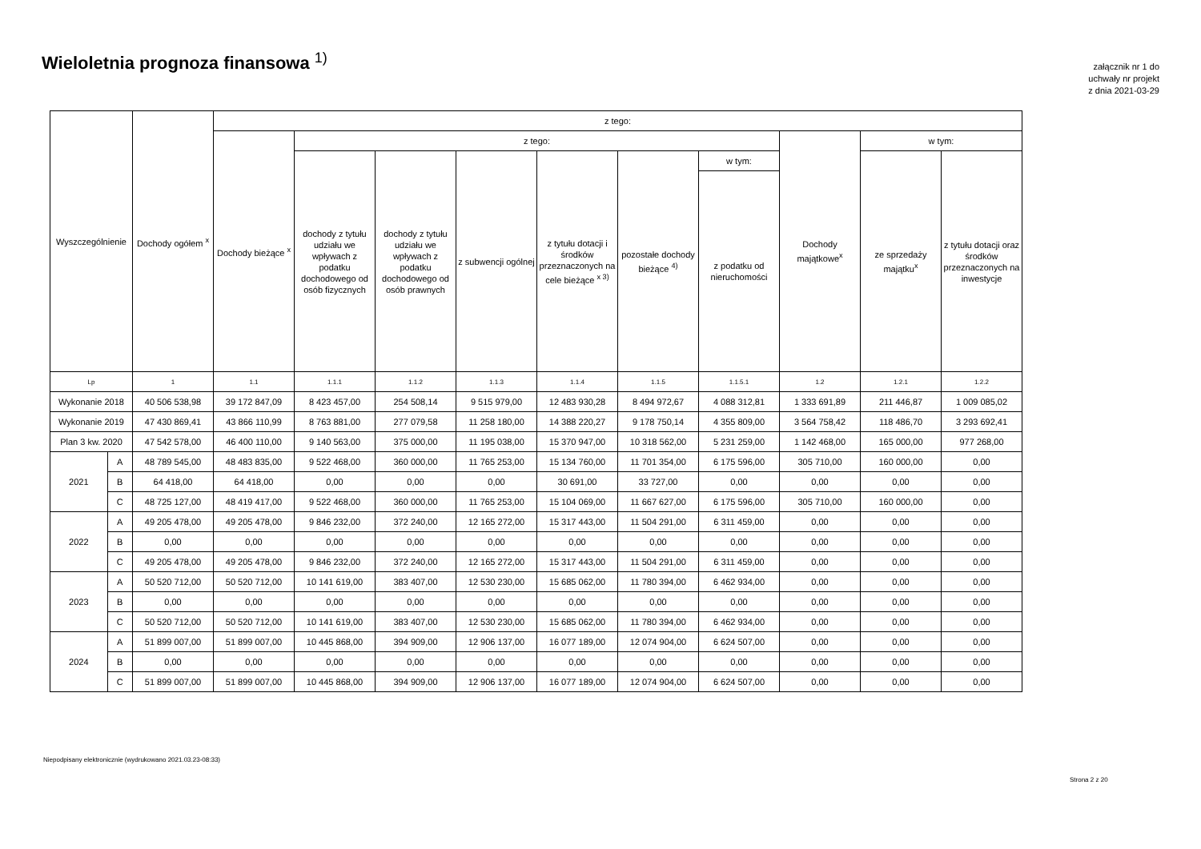Wieloletnia prognoza finansowa <sup>1)</sup>
załącznik nr 1 do
uchwały nr projekt
z dnia 2021-03-29
| Wyszczególnienie | | Dochody ogółem <sup>x</sup> | z tego: | | | | | | | | | |
| --- | --- | --- | --- | --- | --- | --- | --- | --- | --- | --- | --- | --- |
| | | | Dochody bieżące <sup>x</sup> | z tego: | | | | | | Dochody majątkowe<sup>x</sup> | w tym: | |
| | | | | dochody z tytułu udziału we wpływach z podatku dochodowego od osób fizycznych | dochody z tytułu udziału we wpływach z podatku dochodowego od osób prawnych | z subwencji ogólnej | z tytułu dotacji i środków przeznaczonych na cele bieżące <sup>x 3)</sup> | pozostałe dochody bieżące <sup>4)</sup> | w tym: | | ze sprzedaży majątku<sup>x</sup> | z tytułu dotacji oraz środków przeznaczonych na inwestycje |
| | | | | | | | | | z podatku od nieruchomości | | | |
| Lp | | 1 | 1.1 | 1.1.1 | 1.1.2 | 1.1.3 | 1.1.4 | 1.1.5 | 1.1.5.1 | 1.2 | 1.2.1 | 1.2.2 |
| Wykonanie 2018 | | 40 506 538,98 | 39 172 847,09 | 8 423 457,00 | 254 508,14 | 9 515 979,00 | 12 483 930,28 | 8 494 972,67 | 4 088 312,81 | 1 333 691,89 | 211 446,87 | 1 009 085,02 |
| Wykonanie 2019 | | 47 430 869,41 | 43 866 110,99 | 8 763 881,00 | 277 079,58 | 11 258 180,00 | 14 388 220,27 | 9 178 750,14 | 4 355 809,00 | 3 564 758,42 | 118 486,70 | 3 293 692,41 |
| Plan 3 kw. 2020 | | 47 542 578,00 | 46 400 110,00 | 9 140 563,00 | 375 000,00 | 11 195 038,00 | 15 370 947,00 | 10 318 562,00 | 5 231 259,00 | 1 142 468,00 | 165 000,00 | 977 268,00 |
| 2021 | A | 48 789 545,00 | 48 483 835,00 | 9 522 468,00 | 360 000,00 | 11 765 253,00 | 15 134 760,00 | 11 701 354,00 | 6 175 596,00 | 305 710,00 | 160 000,00 | 0,00 |
| | B | 64 418,00 | 64 418,00 | 0,00 | 0,00 | 0,00 | 30 691,00 | 33 727,00 | 0,00 | 0,00 | 0,00 | 0,00 |
| | C | 48 725 127,00 | 48 419 417,00 | 9 522 468,00 | 360 000,00 | 11 765 253,00 | 15 104 069,00 | 11 667 627,00 | 6 175 596,00 | 305 710,00 | 160 000,00 | 0,00 |
| 2022 | A | 49 205 478,00 | 49 205 478,00 | 9 846 232,00 | 372 240,00 | 12 165 272,00 | 15 317 443,00 | 11 504 291,00 | 6 311 459,00 | 0,00 | 0,00 | 0,00 |
| | B | 0,00 | 0,00 | 0,00 | 0,00 | 0,00 | 0,00 | 0,00 | 0,00 | 0,00 | 0,00 | 0,00 |
| | C | 49 205 478,00 | 49 205 478,00 | 9 846 232,00 | 372 240,00 | 12 165 272,00 | 15 317 443,00 | 11 504 291,00 | 6 311 459,00 | 0,00 | 0,00 | 0,00 |
| 2023 | A | 50 520 712,00 | 50 520 712,00 | 10 141 619,00 | 383 407,00 | 12 530 230,00 | 15 685 062,00 | 11 780 394,00 | 6 462 934,00 | 0,00 | 0,00 | 0,00 |
| | B | 0,00 | 0,00 | 0,00 | 0,00 | 0,00 | 0,00 | 0,00 | 0,00 | 0,00 | 0,00 | 0,00 |
| | C | 50 520 712,00 | 50 520 712,00 | 10 141 619,00 | 383 407,00 | 12 530 230,00 | 15 685 062,00 | 11 780 394,00 | 6 462 934,00 | 0,00 | 0,00 | 0,00 |
| 2024 | A | 51 899 007,00 | 51 899 007,00 | 10 445 868,00 | 394 909,00 | 12 906 137,00 | 16 077 189,00 | 12 074 904,00 | 6 624 507,00 | 0,00 | 0,00 | 0,00 |
| | B | 0,00 | 0,00 | 0,00 | 0,00 | 0,00 | 0,00 | 0,00 | 0,00 | 0,00 | 0,00 | 0,00 |
| | C | 51 899 007,00 | 51 899 007,00 | 10 445 868,00 | 394 909,00 | 12 906 137,00 | 16 077 189,00 | 12 074 904,00 | 6 624 507,00 | 0,00 | 0,00 | 0,00 |
Niepodpisany elektronicznie (wydrukowano 2021.03.23-08:33)
Strona 2 z 20